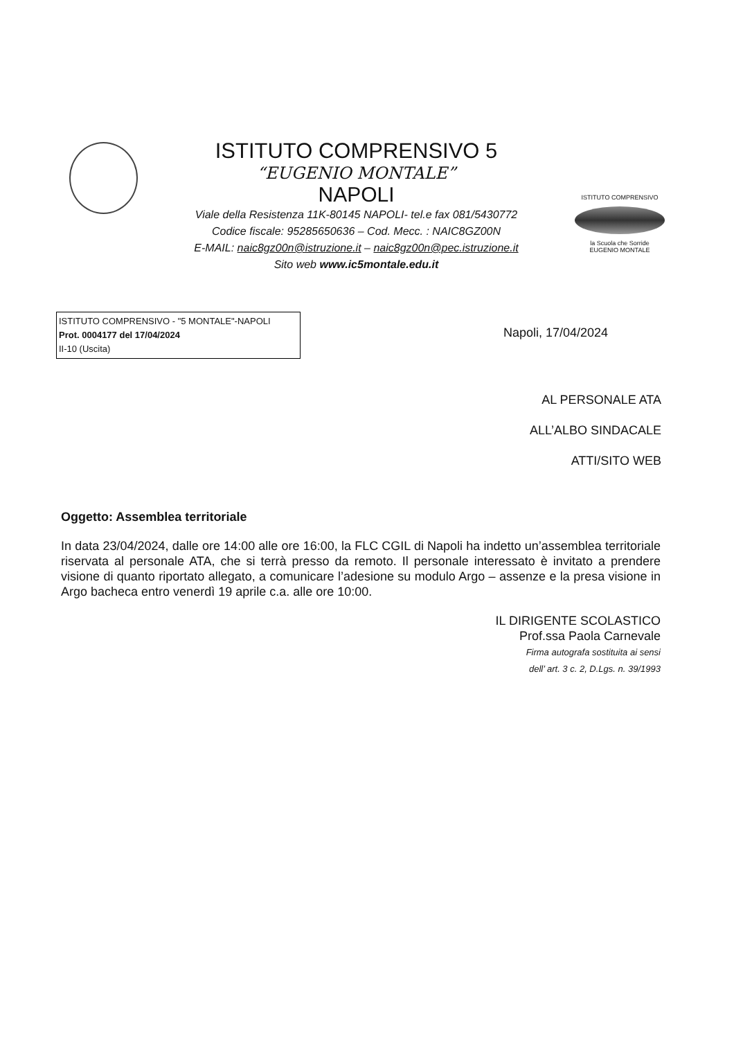ISTITUTO COMPRENSIVO 5
“EUGENIO MONTALE”
NAPOLI
Viale della Resistenza 11K-80145 NAPOLI- tel.e fax 081/5430772
Codice fiscale: 95285650636 – Cod. Mecc. : NAIC8GZ00N
E-MAIL: naic8gz00n@istruzione.it – naic8gz00n@pec.istruzione.it
Sito web www.ic5montale.edu.it
ISTITUTO COMPRENSIVO
la Scuola che Sorride
EUGENIO MONTALE
ISTITUTO COMPRENSIVO - "5 MONTALE"-NAPOLI
Prot. 0004177 del 17/04/2024
II-10 (Uscita)
Napoli, 17/04/2024
AL PERSONALE ATA
ALL’ALBO SINDACALE
ATTI/SITO WEB
Oggetto: Assemblea territoriale
In data 23/04/2024, dalle ore 14:00 alle ore 16:00, la FLC CGIL di Napoli ha indetto un’assemblea territoriale riservata al personale ATA, che si terrà presso da remoto. Il personale interessato è invitato a prendere visione di quanto riportato allegato, a comunicare l’adesione su modulo Argo – assenze e la presa visione in Argo bacheca entro venerdì 19 aprile c.a. alle ore 10:00.
IL DIRIGENTE SCOLASTICO
Prof.ssa Paola Carnevale
Firma autografa sostituita ai sensi
dell’ art. 3 c. 2, D.Lgs. n. 39/1993